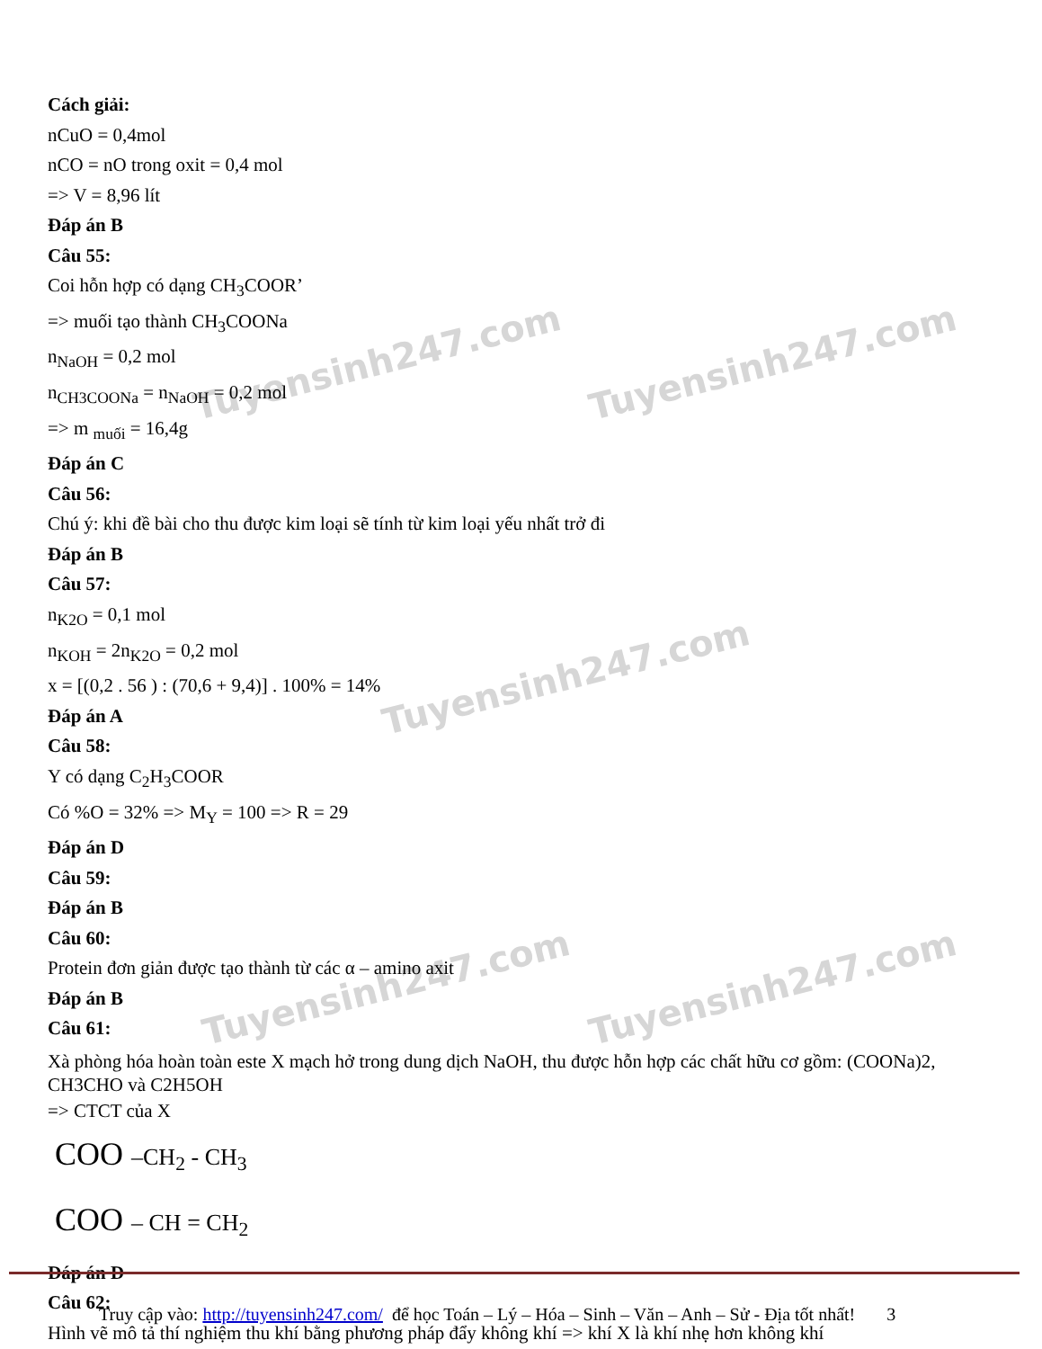Tuyensinh247.com Tuyensinh247.com
Tuyensinh247.com
Tuyensinh247.com Tuyensinh247.com
Cách giải:
nCuO = 0,4mol
nCO = nO trong oxit = 0,4 mol
=> V = 8,96 lít
Đáp án B
Câu 55:
Coi hỗn hợp có dạng CH<sub>3</sub>COOR’
=> muối tạo thành CH<sub>3</sub>COONa
n<sub>NaOH</sub> = 0,2 mol
n<sub>CH3COONa</sub> = n<sub>NaOH</sub> = 0,2 mol
=> m <sub>muối</sub> = 16,4g
Đáp án C
Câu 56:
Chú ý: khi đề bài cho thu được kim loại sẽ tính từ kim loại yếu nhất trở đi
Đáp án B
Câu 57:
n<sub>K2O</sub> = 0,1 mol
n<sub>KOH</sub> = 2n<sub>K2O</sub> = 0,2 mol
x = [(0,2 . 56 ) : (70,6 + 9,4)] . 100% = 14%
Đáp án A
Câu 58:
Y có dạng C<sub>2</sub>H<sub>3</sub>COOR
Có %O = 32% => M<sub>Y</sub> = 100 => R = 29
Đáp án D
Câu 59:
Đáp án B
Câu 60:
Protein đơn giản được tạo thành từ các α – amino axit
Đáp án B
Câu 61:
Xà phòng hóa hoàn toàn este X mạch hở trong dung dịch NaOH, thu được hỗn hợp các chất hữu cơ gồm: (COONa)2, CH3CHO và C2H5OH
=> CTCT của X
COO –CH<sub>2</sub> - CH<sub>3</sub>
COO – CH = CH<sub>2</sub>
Đáp án D
Câu 62:
Hình vẽ mô tả thí nghiệm thu khí bằng phương pháp đẩy không khí => khí X là khí nhẹ hơn không khí
Truy cập vào: http://tuyensinh247.com/ để học Toán – Lý – Hóa – Sinh – Văn – Anh – Sử - Địa tốt nhất! 3